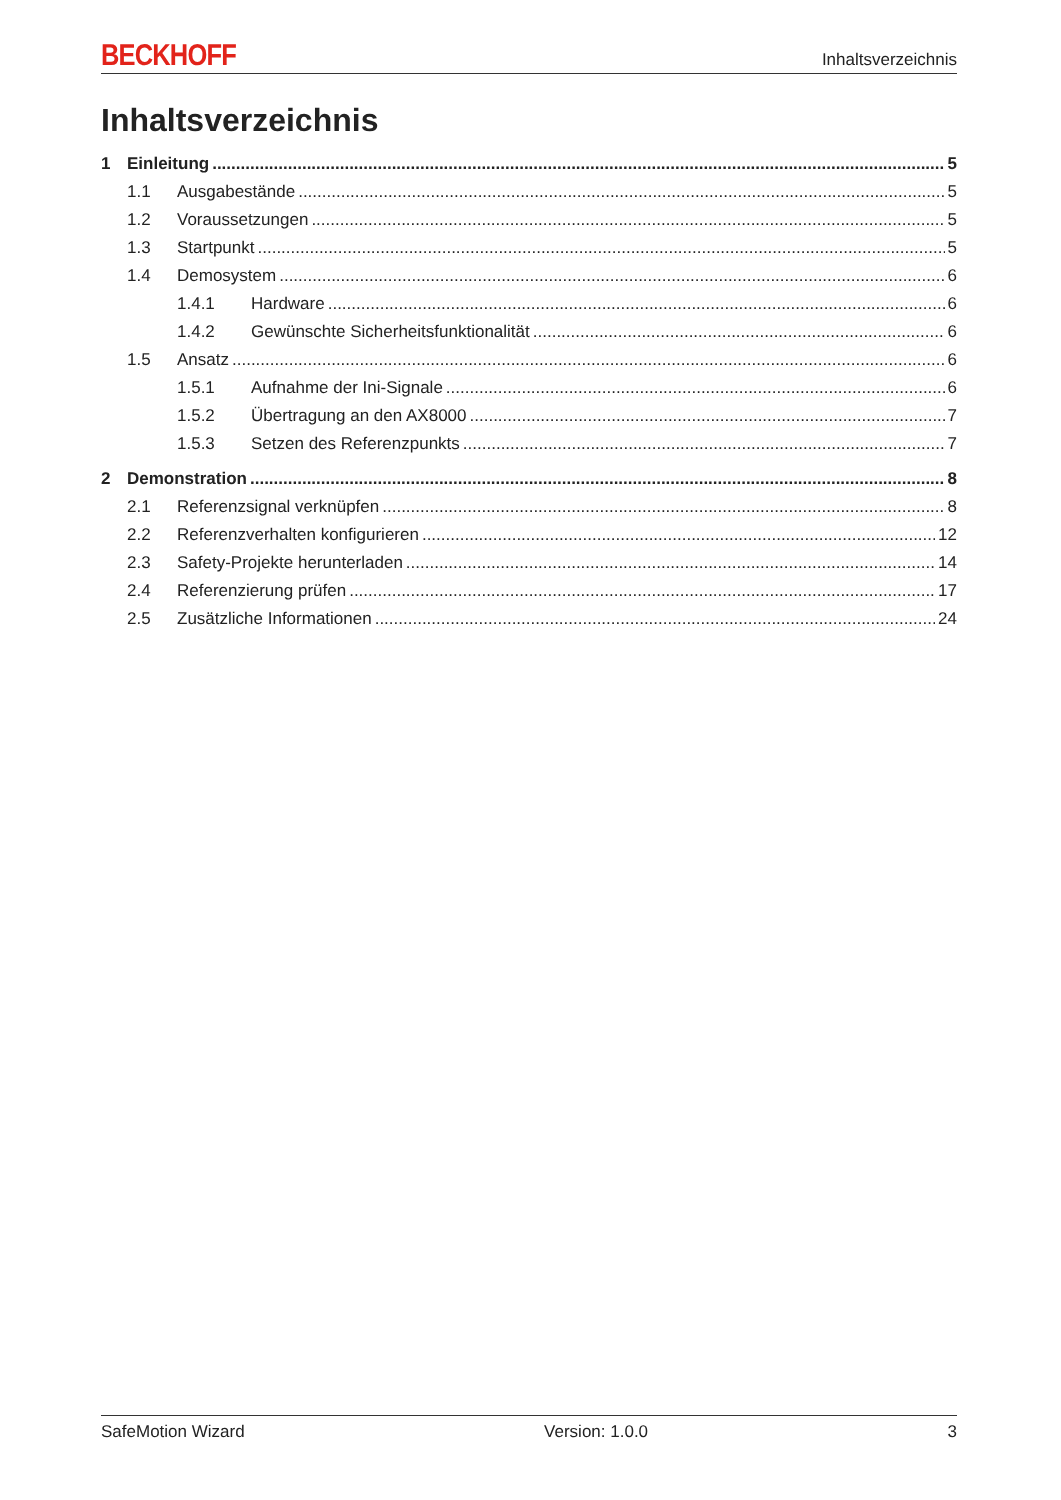BECKHOFF
Inhaltsverzeichnis
Inhaltsverzeichnis
1 Einleitung 5
1.1 Ausgabestände 5
1.2 Voraussetzungen 5
1.3 Startpunkt 5
1.4 Demosystem 6
1.4.1 Hardware 6
1.4.2 Gewünschte Sicherheitsfunktionalität 6
1.5 Ansatz 6
1.5.1 Aufnahme der Ini-Signale 6
1.5.2 Übertragung an den AX8000 7
1.5.3 Setzen des Referenzpunkts 7
2 Demonstration 8
2.1 Referenzsignal verknüpfen 8
2.2 Referenzverhalten konfigurieren 12
2.3 Safety-Projekte herunterladen 14
2.4 Referenzierung prüfen 17
2.5 Zusätzliche Informationen 24
SafeMotion Wizard Version: 1.0.0 3